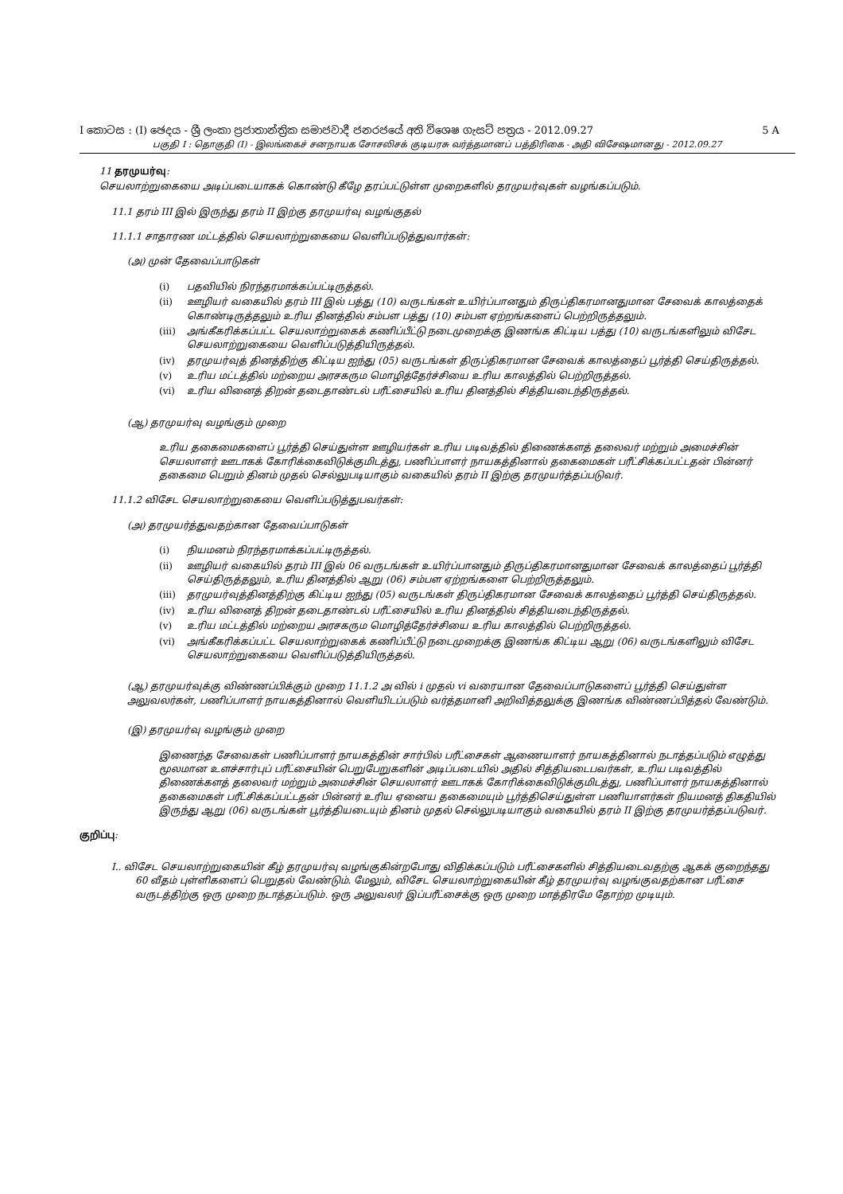I කොටස : (I) ඡෙදය - ශ්‍රී ලංකා ප්‍රජාතාන්ත්‍රික සමාජවාදී ජනරජයේ අති විශෙෂ ගැසට් පත්‍රය - 2012.09.27 5 A
பகுதி I : தொகுதி (I) - இலங்கைச் சனநாயக சோசலிசக் குடியரசு வர்த்தமானப் பத்திரிகை - அதி விசேஷமானது - 2012.09.27
11 தரமுயர்வு:
செயலாற்றுகையை அடிப்படையாகக் கொண்டு கீழே தரப்பட்டுள்ள முறைகளில் தரமுயர்வுகள் வழங்கப்படும்.
11.1 தரம் III இல் இருந்து தரம் II இற்கு தரமுயர்வு வழங்குதல்
11.1.1 சாதாரண மட்டத்தில் செயலாற்றுகையை வெளிப்படுத்துவார்கள்:
(அ) முன் தேவைப்பாடுகள்
(i) பதவியில் நிரந்தரமாக்கப்பட்டிருத்தல்.
(ii) ஊழியர் வகையில் தரம் III இல் பத்து (10) வருடங்கள் உயிர்ப்பானதும் திருப்திகரமானதுமான சேவைக் காலத்தைக் கொண்டிருத்தலும் உரிய தினத்தில் சம்பள பத்து (10) சம்பள ஏற்றங்களைப் பெற்றிருத்தலும்.
(iii)
அங்கீகரிக்கப்பட்ட செயலாற்றுகைக் கணிப்பீட்டு நடைமுறைக்கு இணங்க கிட்டிய பத்து (10) வருடங்களிலும் விசேட செயலாற்றுகையை வெளிப்படுத்தியிருத்தல்.
(iv) தரமுயர்வுத் தினத்திற்கு கிட்டிய ஐந்து (05) வருடங்கள் திருப்திகரமான சேவைக் காலத்தைப் பூர்த்தி செய்திருத்தல்.
(v) உரிய மட்டத்தில் மற்றைய அரசகரும மொழித்தேர்ச்சியை உரிய காலத்தில் பெற்றிருத்தல்.
(vi) உரிய வினைத் திறன் தடைதாண்டல் பரீட்சையில் உரிய தினத்தில் சித்தியடைந்திருத்தல்.
(ஆ) தரமுயர்வு வழங்கும் முறை
உரிய தகைமைகளைப் பூர்த்தி செய்துள்ள ஊழியர்கள் உரிய படிவத்தில் திணைக்களத் தலைவர் மற்றும் அமைச்சின் செயலாளர் ஊடாகக் கோரிக்கைவிடுக்குமிடத்து, பணிப்பாளர் நாயகத்தினால் தகைமைகள் பரீட்சிக்கப்பட்டதன் பின்னர் தகைமை பெறும் தினம் முதல் செல்லுபடியாகும் வகையில் தரம் II இற்கு தரமுயர்த்தப்படுவர்.
11.1.2 விசேட செயலாற்றுகையை வெளிப்படுத்துபவர்கள்:
(அ) தரமுயர்த்துவதற்கான தேவைப்பாடுகள்
(i) நியமனம் நிரந்தரமாக்கப்பட்டிருத்தல்.
(ii) ஊழியர் வகையில் தரம் III இல் 06 வருடங்கள் உயிர்ப்பானதும் திருப்திகரமானதுமான சேவைக் காலத்தைப் பூர்த்தி செய்திருத்தலும், உரிய தினத்தில் ஆறு (06) சம்பள ஏற்றங்களை பெற்றிருத்தலும்.
(iii)
தரமுயர்வுத்தினத்திற்கு கிட்டிய ஐந்து (05) வருடங்கள் திருப்திகரமான சேவைக் காலத்தைப் பூர்த்தி செய்திருத்தல்.
(iv) உரிய வினைத் திறன் தடைதாண்டல் பரீட்சையில் உரிய தினத்தில் சித்தியடைந்திருத்தல்.
(v) உரிய மட்டத்தில் மற்றைய அரசகரும மொழித்தேர்ச்சியை உரிய காலத்தில் பெற்றிருத்தல்.
(vi) அங்கீகரிக்கப்பட்ட செயலாற்றுகைக் கணிப்பீட்டு நடைமுறைக்கு இணங்க கிட்டிய ஆறு (06) வருடங்களிலும் விசேட செயலாற்றுகையை வெளிப்படுத்தியிருத்தல்.
(ஆ) தரமுயர்வுக்கு விண்ணப்பிக்கும் முறை 11.1.2 அ வில் i முதல் vi வரையான தேவைப்பாடுகளைப் பூர்த்தி செய்துள்ள அலுவலர்கள், பணிப்பாளர் நாயகத்தினால் வெளியிடப்படும் வர்த்தமானி அறிவித்தலுக்கு இணங்க விண்ணப்பித்தல் வேண்டும்.
(இ) தரமுயர்வு வழங்கும் முறை
இணைந்த சேவைகள் பணிப்பாளர் நாயகத்தின் சார்பில் பரீட்சைகள் ஆணையாளர் நாயகத்தினால் நடாத்தப்படும் எழுத்து மூலமான உளச்சார்புப் பரீட்சையின் பெறுபேறுகளின் அடிப்படையில் அதில் சித்தியடைபவர்கள், உரிய படிவத்தில் திணைக்களத் தலைவர் மற்றும் அமைச்சின் செயலாளர் ஊடாகக் கோரிக்கைவிடுக்குமிடத்து, பணிப்பாளர் நாயகத்தினால் தகைமைகள் பரீட்சிக்கப்பட்டதன் பின்னர் உரிய ஏனைய தகைமையும் பூர்த்திசெய்துள்ள பணியாளர்கள் நியமனத் திகதியில் இருந்து ஆறு (06) வருடங்கள் பூர்த்தியடையும் தினம் முதல் செல்லுபடியாகும் வகையில் தரம் II இற்கு தரமுயர்த்தப்படுவர்.
குறிப்பு:
I.. விசேட செயலாற்றுகையின் கீழ் தரமுயர்வு வழங்குகின்றபோது விதிக்கப்படும் பரீட்சைகளில் சித்தியடைவதற்கு ஆகக் குறைந்தது 60 வீதம் புள்ளிகளைப் பெறுதல் வேண்டும். மேலும், விசேட செயலாற்றுகையின் கீழ் தரமுயர்வு வழங்குவதற்கான பரீட்சை வருடத்திற்கு ஒரு முறை நடாத்தப்படும். ஒரு அலுவலர் இப்பரீட்சைக்கு ஒரு முறை மாத்திரமே தோற்ற முடியும்.